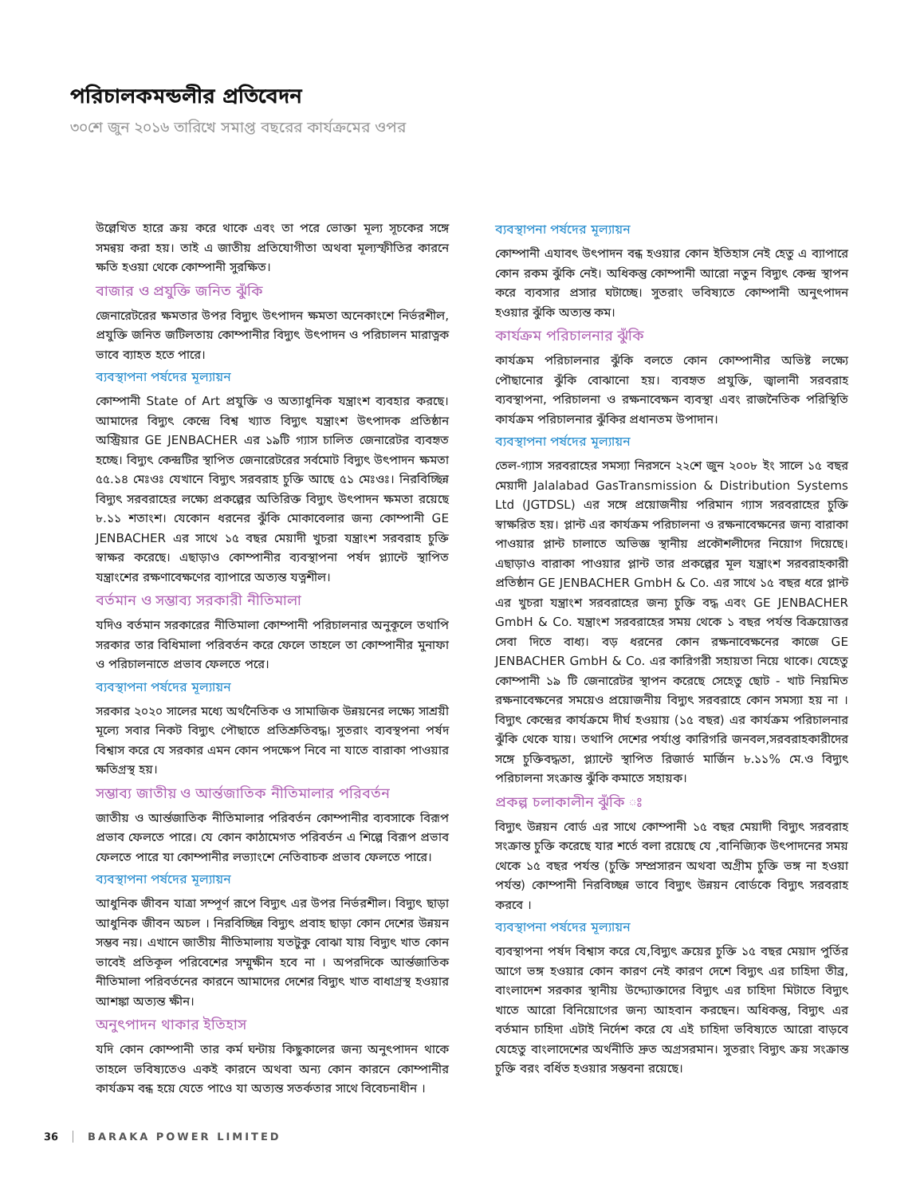পরিচালকমন্ডলীর প্রতিবেদন
৩০শে জুন ২০১৬ তারিখে সমাপ্ত বছরের কার্যক্রমের ওপর
উল্লেখিত হারে ক্রয় করে থাকে এবং তা পরে ভোক্তা মূল্য সূচকের সঙ্গে সমন্বয় করা হয়। তাই এ জাতীয় প্রতিযোগীতা অথবা মূল্যস্ফীতির কারনে ক্ষতি হওয়া থেকে কোম্পানী সুরক্ষিত।
বাজার ও প্রযুক্তি জনিত ঝুঁকি
জেনারেটরের ক্ষমতার উপর বিদ্যুৎ উৎপাদন ক্ষমতা অনেকাংশে নির্ভরশীল, প্রযুক্তি জনিত জটিলতায় কোম্পানীর বিদ্যুৎ উৎপাদন ও পরিচালন মারাত্নক ভাবে ব্যাহত হতে পারে।
ব্যবস্থাপনা পর্ষদের মূল্যায়ন
কোম্পানী State of Art প্রযুক্তি ও অত্যাধুনিক যন্ত্রাংশ ব্যবহার করছে। আমাদের বিদ্যুৎ কেন্দ্রে বিশ্ব খ্যাত বিদ্যুৎ যন্ত্রাংশ উৎপাদক প্রতিষ্ঠান অস্ট্রিয়ার GE JENBACHER এর ১৯টি গ্যাস চালিত জেনারেটর ব্যবহৃত হচ্ছে। বিদ্যুৎ কেন্দ্রটির স্থাপিত জেনারেটরের সর্বমোট বিদ্যুৎ উৎপাদন ক্ষমতা ৫৫.১৪ মেঃওঃ যেখানে বিদ্যুৎ সরবরাহ চুক্তি আছে ৫১ মেঃওঃ। নিরবিচ্ছিন্ন বিদ্যুৎ সরবরাহের লক্ষ্যে প্রকল্পের অতিরিক্ত বিদ্যুৎ উৎপাদন ক্ষমতা রয়েছে ৮.১১ শতাংশ। যেকোন ধরনের ঝুঁকি মোকাবেলার জন্য কোম্পানী GE JENBACHER এর সাথে ১৫ বছর মেয়াদী খুচরা যন্ত্রাংশ সরবরাহ চুক্তি স্বাক্ষর করেছে। এছাড়াও কোম্পানীর ব্যবস্থাপনা পর্ষদ প্ল্যান্টে স্থাপিত যন্ত্রাংশের রক্ষণাবেক্ষণের ব্যাপারে অত্যন্ত যত্নশীল।
বর্তমান ও সম্ভাব্য সরকারী নীতিমালা
যদিও বর্তমান সরকারের নীতিমালা কোম্পানী পরিচালনার অনুকূলে তথাপি সরকার তার বিধিমালা পরিবর্তন করে ফেলে তাহলে তা কোম্পানীর মুনাফা ও পরিচালনাতে প্রভাব ফেলতে পরে।
ব্যবস্থাপনা পর্ষদের মূল্যায়ন
সরকার ২০২০ সালের মধ্যে অর্থনৈতিক ও সামাজিক উন্নয়নের লক্ষ্যে সাশ্রয়ী মূল্যে সবার নিকট বিদ্যুৎ পৌছাতে প্রতিশ্রুতিবদ্ধ। সুতরাং ব্যবস্থপনা পর্ষদ বিশ্বাস করে যে সরকার এমন কোন পদক্ষেপ নিবে না যাতে বারাকা পাওয়ার ক্ষতিগ্রস্থ হয়।
সম্ভাব্য জাতীয় ও আর্ন্তজাতিক নীতিমালার পরিবর্তন
জাতীয় ও আর্ন্তজাতিক নীতিমালার পরিবর্তন কোম্পানীর ব্যবসাকে বিরূপ প্রভাব ফেলতে পারে। যে কোন কাঠামেগত পরিবর্তন এ শিল্পে বিরূপ প্রভাব ফেলতে পারে যা কোম্পানীর লভ্যাংশে নেতিবাচক প্রভাব ফেলতে পারে।
ব্যবস্থাপনা পর্ষদের মূল্যায়ন
আধুনিক জীবন যাত্রা সম্পূর্ণ রূপে বিদ্যুৎ এর উপর নির্ভরশীল। বিদ্যুৎ ছাড়া আধুনিক জীবন অচল । নিরবিচ্ছিন্ন বিদ্যুৎ প্রবাহ ছাড়া কোন দেশের উন্নয়ন সম্ভব নয়। এখানে জাতীয় নীতিমালায় যতটুকু বোঝা যায় বিদ্যুৎ খাত কোন ভাবেই প্রতিকূল পরিবেশের সম্মুক্ষীন হবে না । অপরদিকে আর্ন্তজাতিক নীতিমালা পরিবর্তনের কারনে আমাদের দেশের বিদ্যুৎ খাত বাধাগ্রস্থ হওয়ার আশঙ্কা অত্যন্ত ক্ষীন।
অনুৎপাদন থাকার ইতিহাস
যদি কোন কোম্পানী তার কর্ম ঘন্টায় কিছুকালের জন্য অনুৎপাদন থাকে তাহলে ভবিষ্যতেও একই কারনে অথবা অন্য কোন কারনে কোম্পানীর কার্যক্রম বন্ধ হয়ে যেতে পাওে যা অত্যন্ত সতর্কতার সাথে বিবেচনাধীন ।
ব্যবস্থাপনা পর্ষদের মূল্যায়ন
কোম্পানী এযাবৎ উৎপাদন বন্ধ হওয়ার কোন ইতিহাস নেই হেতু এ ব্যাপারে কোন রকম ঝুঁকি নেই। অধিকন্তু কোম্পানী আরো নতুন বিদ্যুৎ কেন্দ্র স্থাপন করে ব্যবসার প্রসার ঘটাচ্ছে। সুতরাং ভবিষ্যতে কোম্পানী অনুৎপাদন হওয়ার ঝুঁকি অত্যন্ত কম।
কার্যক্রম পরিচালনার ঝুঁকি
কার্যক্রম পরিচালনার ঝুঁকি বলতে কোন কোম্পানীর অভিষ্ট লক্ষ্যে পৌছানোর ঝুঁকি বোঝানো হয়। ব্যবহৃত প্রযুক্তি, জ্বালানী সরবরাহ ব্যবস্থাপনা, পরিচালনা ও রক্ষনাবেক্ষন ব্যবস্থা এবং রাজনৈতিক পরিস্থিতি কার্যক্রম পরিচালনার ঝুঁকির প্রধানতম উপাদান।
ব্যবস্থাপনা পর্ষদের মূল্যায়ন
তেল-গ্যাস সরবরাহের সমস্যা নিরসনে ২২শে জুন ২০০৮ ইং সালে ১৫ বছর মেয়াদী Jalalabad GasTransmission & Distribution Systems Ltd (JGTDSL) এর সঙ্গে প্রয়োজনীয় পরিমান গ্যাস সরবরাহের চুক্তি স্বাক্ষরিত হয়। প্লান্ট এর কার্যক্রম পরিচালনা ও রক্ষনাবেক্ষনের জন্য বারাকা পাওয়ার প্লান্ট চালাতে অভিজ্ঞ স্থানীয় প্রকৌশলীদের নিয়োগ দিয়েছে। এছাড়াও বারাকা পাওয়ার প্লান্ট তার প্রকল্পের মূল যন্ত্রাংশ সরবরাহকারী প্রতিষ্ঠান GE JENBACHER GmbH & Co. এর সাথে ১৫ বছর ধরে প্লান্ট এর খুচরা যন্ত্রাংশ সরবরাহের জন্য চুক্তি বদ্ধ এবং GE JENBACHER GmbH & Co. যন্ত্রাংশ সরবরাহের সময় থেকে ১ বছর পর্যন্ত বিক্রয়োত্তর সেবা দিতে বাধ্য। বড় ধরনের কোন রক্ষনাবেক্ষনের কাজে GE JENBACHER GmbH & Co. এর কারিগরী সহায়তা নিয়ে থাকে। যেহেতু কোম্পানী ১৯ টি জেনারেটর স্থাপন করেছে সেহেতু ছোট - খাট নিয়মিত রক্ষনাবেক্ষনের সময়েও প্রয়োজনীয় বিদ্যুৎ সরবরাহে কোন সমস্যা হয় না । বিদ্যুৎ কেন্দ্রের কার্যক্রমে দীর্ঘ হওয়ায় (১৫ বছর) এর কার্যক্রম পরিচালনার ঝুঁকি থেকে যায়। তথাপি দেশের পর্যাপ্ত কারিগরি জনবল,সরবরাহকারীদের সঙ্গে চুক্তিবদ্ধতা, প্ল্যান্টে স্থাপিত রিজার্ভ মার্জিন ৮.১১% মে.ও বিদ্যুৎ পরিচালনা সংক্রান্ত ঝুঁকি কমাতে সহায়ক।
প্রকল্প চলাকালীন ঝুঁকি ঃ
বিদ্যুৎ উন্নয়ন বোর্ড এর সাথে কোম্পানী ১৫ বছর মেয়াদী বিদ্যুৎ সরবরাহ সংক্রান্ত চুক্তি করেছে যার শর্তে বলা রয়েছে যে ,বানিজ্যিক উৎপাদনের সময় থেকে ১৫ বছর পর্যন্ত (চুক্তি সম্প্রসারন অথবা অগ্রীম চুক্তি ভঙ্গ না হওয়া পর্যন্ত) কোম্পানী নিরবিচ্ছন্ন ভাবে বিদ্যুৎ উন্নয়ন বোর্ডকে বিদ্যুৎ সরবরাহ করবে ।
ব্যবস্থাপনা পর্ষদের মূল্যায়ন
ব্যবস্থাপনা পর্ষদ বিশ্বাস করে যে,বিদ্যুৎ ক্রয়ের চুক্তি ১৫ বছর মেয়াদ পুর্তির আগে ভঙ্গ হওয়ার কোন কারণ নেই কারণ দেশে বিদ্যুৎ এর চাহিদা তীব্র, বাংলাদেশ সরকার স্থানীয় উদ্দ্যোক্তাদের বিদ্যুৎ এর চাহিদা মিটাতে বিদ্যুৎ খাতে আরো বিনিয়োগের জন্য আহবান করছেন। অধিকন্তু, বিদ্যুৎ এর বর্তমান চাহিদা এটাই নির্দেশ করে যে এই চাহিদা ভবিষ্যতে আরো বাড়বে যেহেতু বাংলাদেশের অর্থনীতি দ্রুত অগ্রসরমান। সুতরাং বিদ্যুৎ ক্রয় সংক্রান্ত চুক্তি বরং বর্ধিত হওয়ার সম্ভবনা রয়েছে।
36 BARAKA POWER LIMITED